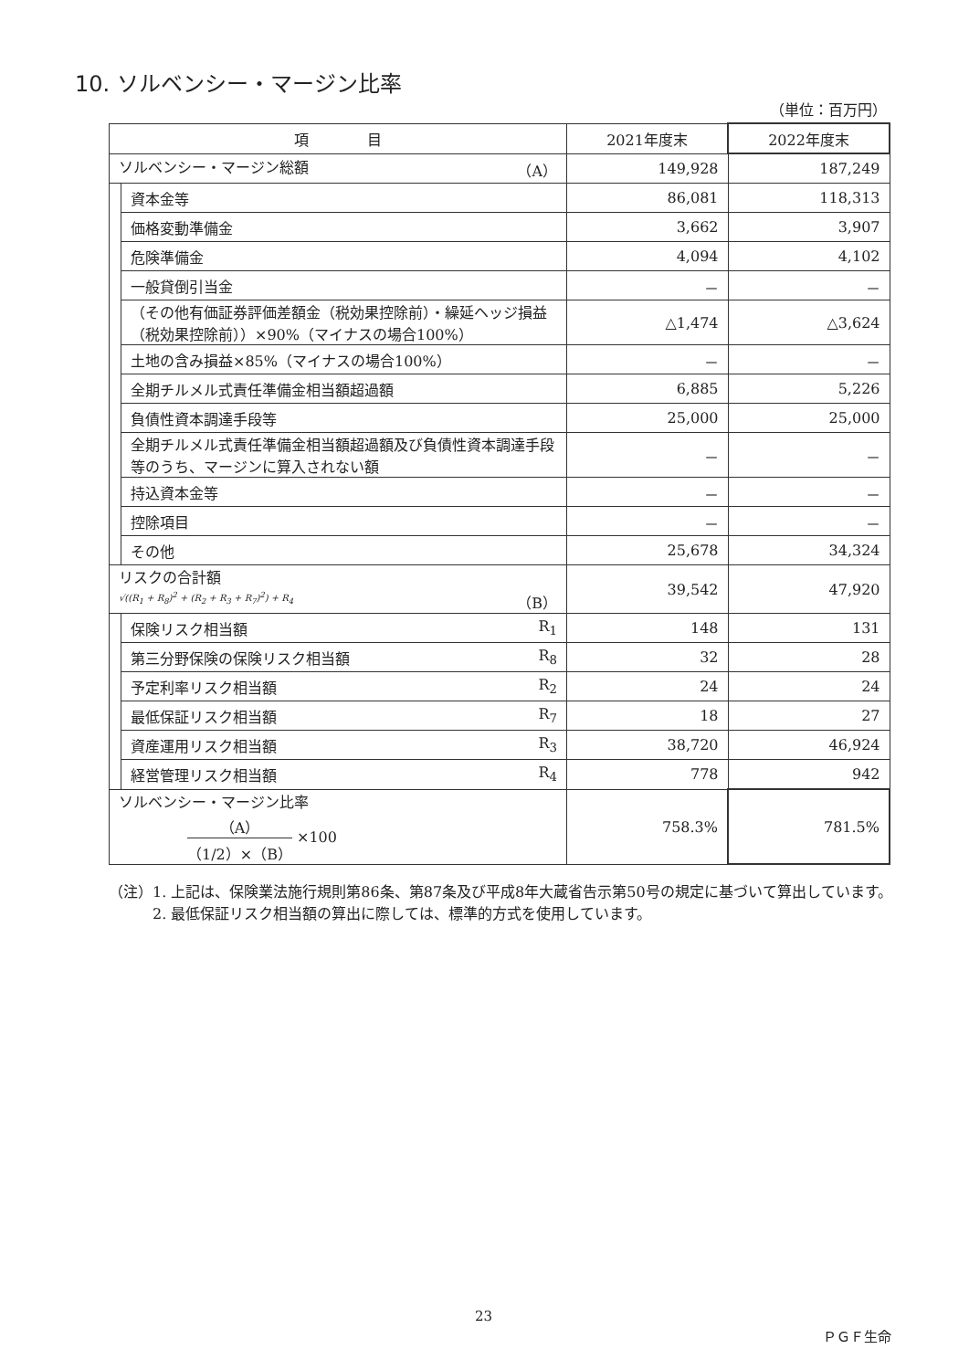10. ソルベンシー・マージン比率
（単位：百万円）
| 項 目 | | 2021年度末 | 2022年度末 |
| --- | --- | --- | --- |
| ソルベンシー・マージン総額 （A） | | 149,928 | 187,249 |
| | 資本金等 | 86,081 | 118,313 |
| | 価格変動準備金 | 3,662 | 3,907 |
| | 危険準備金 | 4,094 | 4,102 |
| | 一般貸倒引当金 | － | － |
| | （その他有価証券評価差額金（税効果控除前）・繰延ヘッジ損益（税効果控除前））×90%（マイナスの場合100%） | △1,474 | △3,624 |
| | 土地の含み損益×85%（マイナスの場合100%） | － | － |
| | 全期チルメル式責任準備金相当額超過額 | 6,885 | 5,226 |
| | 負債性資本調達手段等 | 25,000 | 25,000 |
| | 全期チルメル式責任準備金相当額超過額及び負債性資本調達手段等のうち、マージンに算入されない額 | － | － |
| | 持込資本金等 | － | － |
| | 控除項目 | － | － |
| | その他 | 25,678 | 34,324 |
| リスクの合計額 √((R<sub>1</sub> + R<sub>8</sub>)<sup>2</sup> + (R<sub>2</sub> + R<sub>3</sub> + R<sub>7</sub>)<sup>2</sup>) + R<sub>4</sub> （B） | | 39,542 | 47,920 |
| | 保険リスク相当額 R<sub>1</sub> | 148 | 131 |
| | 第三分野保険の保険リスク相当額 R<sub>8</sub> | 32 | 28 |
| | 予定利率リスク相当額 R<sub>2</sub> | 24 | 24 |
| | 最低保証リスク相当額 R<sub>7</sub> | 18 | 27 |
| | 資産運用リスク相当額 R<sub>3</sub> | 38,720 | 46,924 |
| | 経営管理リスク相当額 R<sub>4</sub> | 778 | 942 |
| ソルベンシー・マージン比率 （A） （1/2）×（B） ×100 | | 758.3% | 781.5% |
（注）1. 上記は、保険業法施行規則第86条、第87条及び平成8年大蔵省告示第50号の規定に基づいて算出しています。
　　　2. 最低保証リスク相当額の算出に際しては、標準的方式を使用しています。
23
ＰＧＦ生命